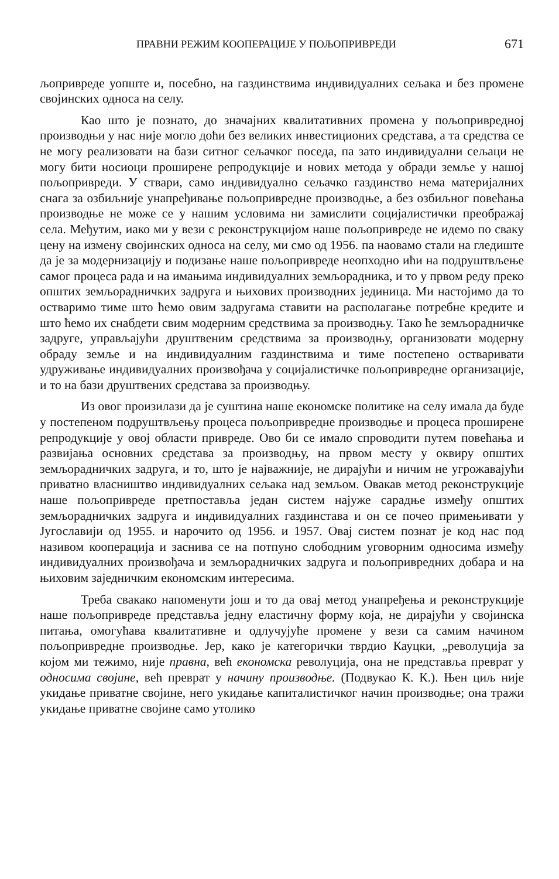ПРАВНИ РЕЖИМ КООПЕРАЦИЈЕ У ПОЉОПРИВРЕДИ 671
љопривреде уопште и, посебно, на газдинствима индивидуалних сељака и без промене својинских односа на селу.
Као што је познато, до значајних квалитативних промена у пољопривредној производњи у нас није могло доћи без великих инвестиционих средстава, а та средства се не могу реализовати на бази ситног сељачког поседа, па зато индивидуални сељаци не могу бити носиоци проширене репродукције и нових метода у обради земље у нашој пољопривреди. У ствари, само индивидуално сељачко газдинство нема материјалних снага за озбиљније унапређивање пољопривредне производње, а без озбиљног повећања производње не може се у нашим условима ни замислити социјалистички преображај села. Међутим, иако ми у вези с реконструкцијом наше пољопривреде не идемо по сваку цену на измену својинских односа на селу, ми смо од 1956. па наовамо стали на гледиште да је за модернизацију и подизање наше пољопривреде неопходно ићи на подруштвљење самог процеса рада и на имањима индивидуалних земљорадника, и то у првом реду преко општих земљорадничких задруга и њихових производних јединица. Ми настојимо да то остваримо тиме што ћемо овим задругама ставити на располагање потребне кредите и што ћемо их снабдети свим модерним средствима за производњу. Тако ће земљорадничке задруге, управљајући друштвеним средствима за производњу, организовати модерну обраду земље и на индивидуалним газдинствима и тиме постепено остваривати удруживање индивидуалних произвођача у социјалистичке пољопривредне организације, и то на бази друштвених средстава за производњу.
Из овог произилази да је суштина наше економске политике на селу имала да буде у постепеном подруштвљењу процеса пољопривредне производње и процеса проширене репродукције у овој области привреде. Ово би се имало спроводити путем повећања и развијања основних средстава за производњу, на првом месту у оквиру општих земљорадничких задруга, и то, што је најважније, не дирајући и ничим не угрожавајући приватно власништво индивидуалних сељака над земљом. Овакав метод реконструкције наше пољопривреде претпоставља један систем најуже сарадње између општих земљорадничких задруга и индивидуалних газдинстава и он се почео примењивати у Југославији од 1955. и нарочито од 1956. и 1957. Овај систем познат је код нас под називом кооперација и заснива се на потпуно слободним уговорним односима између индивидуалних произвођача и земљорадничких задруга и пољопривредних добара и на њиховим заједничким економским интересима.
Треба свакако напоменути још и то да овај метод унапређења и реконструкције наше пољопривреде представља једну еластичну форму која, не дирајући у својинска питања, омогућава квалитативне и одлучујуће промене у вези са самим начином пољопривредне производње. Јер, како је категорички тврдио Кауцки, „револуција за којом ми тежимо, није правна, већ економска револуција, она не представља преврат у односима својине, већ преврат у начину производње. (Подвукао К. К.). Њен циљ није укидање приватне својине, него укидање капиталистичког начин производње; она тражи укидање приватне својине само утолико